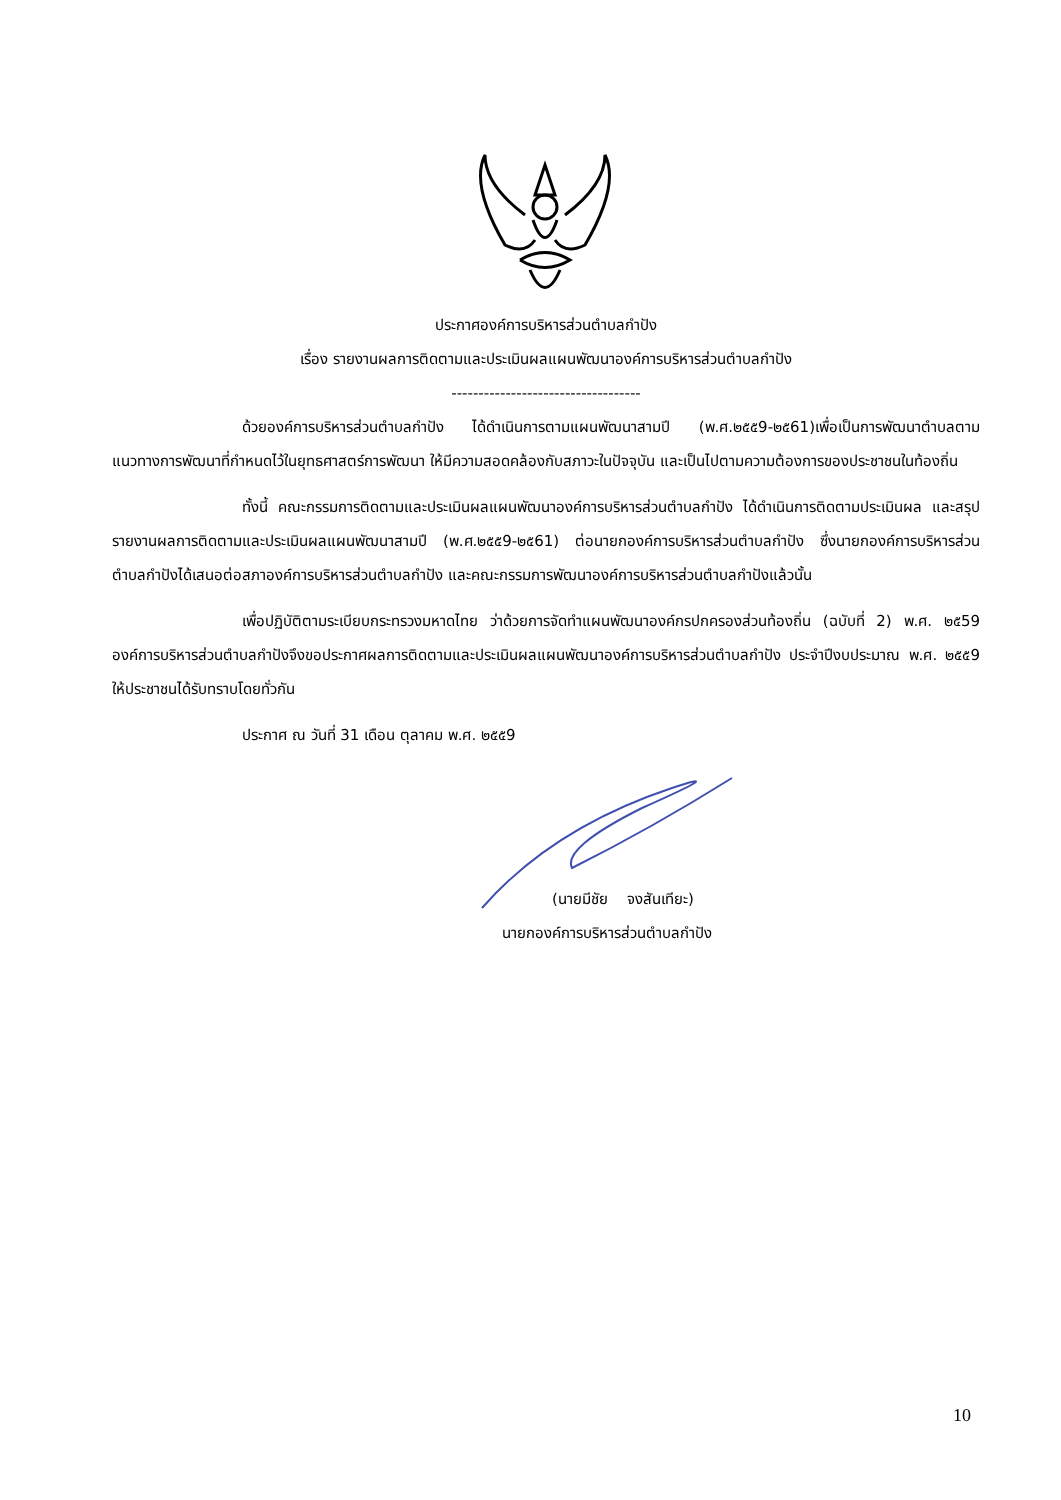ประกาศองค์การบริหารส่วนตำบลกำปัง
เรื่อง รายงานผลการติดตามและประเมินผลแผนพัฒนาองค์การบริหารส่วนตำบลกำปัง
-----------------------------------
ด้วยองค์การบริหารส่วนตำบลกำปัง ได้ดำเนินการตามแผนพัฒนาสามปี (พ.ศ.๒๕๕9-๒๕61)เพื่อเป็นการพัฒนาตำบลตามแนวทางการพัฒนาที่กำหนดไว้ในยุทธศาสตร์การพัฒนา ให้มีความสอดคล้องกับสภาวะในปัจจุบัน และเป็นไปตามความต้องการของประชาชนในท้องถิ่น
ทั้งนี้ คณะกรรมการติดตามและประเมินผลแผนพัฒนาองค์การบริหารส่วนตำบลกำปัง ได้ดำเนินการติดตามประเมินผล และสรุปรายงานผลการติดตามและประเมินผลแผนพัฒนาสามปี (พ.ศ.๒๕๕9-๒๕61) ต่อนายกองค์การบริหารส่วนตำบลกำปัง ซึ่งนายกองค์การบริหารส่วนตำบลกำปังได้เสนอต่อสภาองค์การบริหารส่วนตำบลกำปัง และคณะกรรมการพัฒนาองค์การบริหารส่วนตำบลกำปังแล้วนั้น
เพื่อปฏิบัติตามระเบียบกระทรวงมหาดไทย ว่าด้วยการจัดทำแผนพัฒนาองค์กรปกครองส่วนท้องถิ่น (ฉบับที่ 2) พ.ศ. ๒๕59 องค์การบริหารส่วนตำบลกำปังจึงขอประกาศผลการติดตามและประเมินผลแผนพัฒนาองค์การบริหารส่วนตำบลกำปัง ประจำปีงบประมาณ พ.ศ. ๒๕๕9 ให้ประชาชนได้รับทราบโดยทั่วกัน
ประกาศ ณ วันที่ 31 เดือน ตุลาคม พ.ศ. ๒๕๕9
(นายมีชัย จงสันเทียะ)
นายกองค์การบริหารส่วนตำบลกำปัง
10